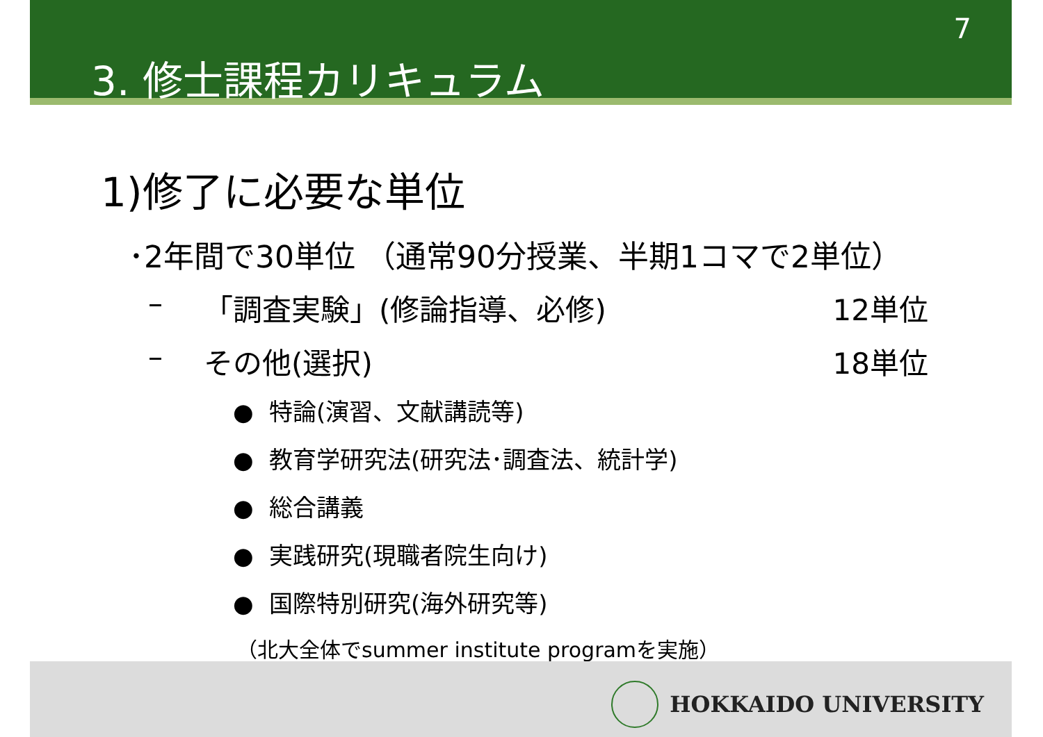7
3. 修士課程カリキュラム
1)修了に必要な単位
･2年間で30単位 （通常90分授業、半期1コマで2単位）
– 「調査実験」(修論指導、必修) 12単位
– その他(選択) 18単位
● 特論(演習、文献講読等)
● 教育学研究法(研究法･調査法、統計学)
● 総合講義
● 実践研究(現職者院生向け)
● 国際特別研究(海外研究等)
（北大全体でsummer institute programを実施）
HOKKAIDO UNIVERSITY